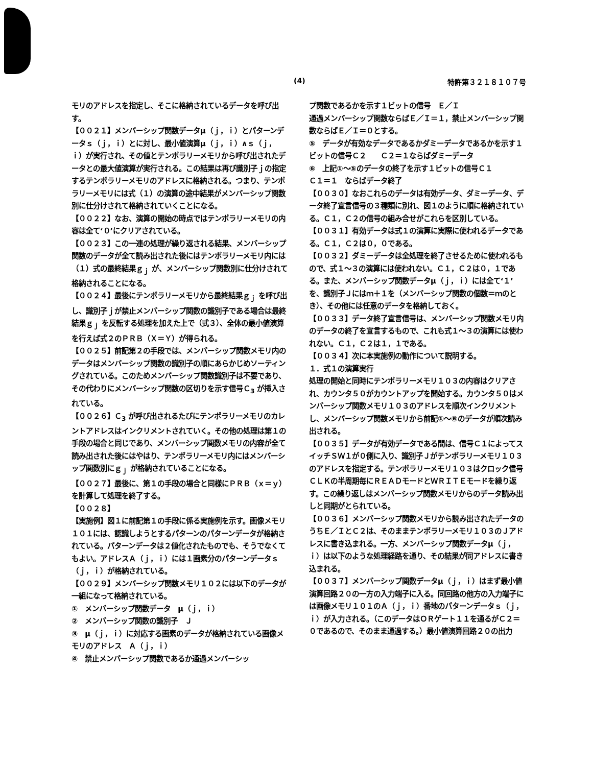(4) 特許第３２１８１０７号
モリのアドレスを指定し、そこに格納されているデータを呼び出す。
【００２１】メンバーシップ関数データμ（ｊ，ｉ）とパターンデータｓ（ｊ，ｉ）とに対し、最小値演算μ（ｊ，ｉ）∧ｓ（ｊ，ｉ）が実行され、その値とテンポラリーメモリから呼び出されたデータとの最大値演算が実行される。この結果は再び識別子ｊの指定するテンポラリーメモリのアドレスに格納される。つまり、テンポラリーメモリには式（１）の演算の途中結果がメンバーシップ関数別に仕分けされて格納されていくことになる。
【００２２】なお、演算の開始の時点ではテンポラリーメモリの内容は全て‘０’にクリアされている。
【００２３】この一連の処理が繰り返される結果、メンバーシップ関数のデータが全て読み出された後にはテンポラリーメモリ内には（１）式の最終結果ｇ<sub>ｊ</sub> が、メンバーシップ関数別に仕分けされて格納されることになる。
【００２４】最後にテンポラリーメモリから最終結果ｇ<sub>ｊ</sub> を呼び出し、識別子ｊが禁止メンバーシップ関数の識別子である場合は最終結果ｇ<sub>ｊ</sub> を反転する処理を加えた上で（式３）、全体の最小値演算を行えば式２のＰＲＢ（Ｘ＝Ｙ）が得られる。
【００２５】前記第２の手段では、メンバーシップ関数メモリ内のデータはメンバーシップ関数の識別子の順にあらかじめソーティングされている。このためメンバーシップ関数識別子は不要であり、その代わりにメンバーシップ関数の区切りを示す信号Ｃ<sub>3</sub> が挿入されている。
【００２６】Ｃ<sub>3</sub> が呼び出されるたびにテンポラリーメモリのカレントアドレスはインクリメントされていく。その他の処理は第１の手段の場合と同じであり、メンバーシップ関数メモリの内容が全て読み出された後にはやはり、テンポラリーメモリ内にはメンバーシップ関数別にｇ<sub>ｊ</sub> が格納されていることになる。
【００２７】最後に、第１の手段の場合と同様にＰＲＢ（ｘ＝ｙ）を計算して処理を終了する。
【００２８】
【実施例】図１に前記第１の手段に係る実施例を示す。画像メモリ１０１には、認識しようとするパターンのパターンデータが格納されている。パターンデータは２値化されたものでも、そうでなくてもよい。アドレスＡ（ｊ，ｉ）には１画素分のパターンデータｓ（ｊ，ｉ）が格納されている。
【００２９】メンバーシップ関数メモリ１０２には以下のデータが一組になって格納されている。
①　メンバーシップ関数データ　μ（ｊ，ｉ）
②　メンバーシップ関数の識別子　Ｊ
③　μ（ｊ，ｉ）に対応する画素のデータが格納されている画像メモリのアドレス　Ａ（ｊ，ｉ）
④　禁止メンバーシップ関数であるか通過メンバーシッ
プ関数であるかを示す１ビットの信号　Ｅ／Ｉ
通過メンバーシップ関数ならばＥ／Ｉ＝１，禁止メンバーシップ関数ならばＥ／Ｉ＝０とする。
⑤　データが有効なデータであるかダミーデータであるかを示す１ビットの信号Ｃ２　　Ｃ２＝１ならばダミーデータ
⑥　上記①～⑤のデータの終了を示す１ビットの信号Ｃ１
Ｃ１＝１　ならばデータ終了
【００３０】なおこれらのデータは有効データ、ダミーデータ、データ終了宣言信号の３種類に別れ、図１のように順に格納されている。Ｃ１，Ｃ２の信号の組み合せがこれらを区別している。
【００３１】有効データは式１の演算に実際に使われるデータである。Ｃ１，Ｃ２は０，０である。
【００３２】ダミーデータは全処理を終了させるために使われるもので、式１～３の演算には使われない。Ｃ１，Ｃ２は０，１である。また、メンバーシップ関数データμ（ｊ，ｉ）には全て‘１’を、識別子Ｊにはｍ＋１を（メンバーシップ関数の個数＝ｍのとき）、その他には任意のデータを格納しておく。
【００３３】データ終了宣言信号は、メンバーシップ関数メモリ内のデータの終了を宣言するもので、これも式１～３の演算には使われない。Ｃ１，Ｃ２は１，１である。
【００３４】次に本実施例の動作について説明する。
１．式１の演算実行
処理の開始と同時にテンポラリーメモリ１０３の内容はクリアされ、カウンタ５０がカウントアップを開始する。カウンタ５０はメンバーシップ関数メモリ１０３のアドレスを順次インクリメントし、メンバーシップ関数メモリから前記①～⑥のデータが順次読み出される。
【００３５】データが有効データである間は、信号Ｃ１によってスイッチＳＷ１が０側に入り、識別子Ｊがテンポラリーメモリ１０３のアドレスを指定する。テンポラリーメモリ１０３はクロック信号ＣＬＫの半周期毎にＲＥＡＤモードとＷＲＩＴＥモードを繰り返す。この繰り返しはメンバーシップ関数メモリからのデータ読み出しと同期がとられている。
【００３６】メンバーシップ関数メモリから読み出されたデータのうちＥ／ＩとＣ２は、そのままテンポラリーメモリ１０３のＪアドレスに書き込まれる。一方、メンバーシップ関数データμ（ｊ，ｉ）は以下のような処理経路を通り、その結果が同アドレスに書き込まれる。
【００３７】メンバーシップ関数データμ（ｊ，ｉ）はまず最小値演算回路２０の一方の入力端子に入る。同回路の他方の入力端子には画像メモリ１０１のＡ（ｊ，ｉ）番地のパターンデータｓ（ｊ，ｉ）が入力される。（このデータはＯＲゲート１１を通るがＣ２＝０であるので、そのまま通過する。）最小値演算回路２０の出力